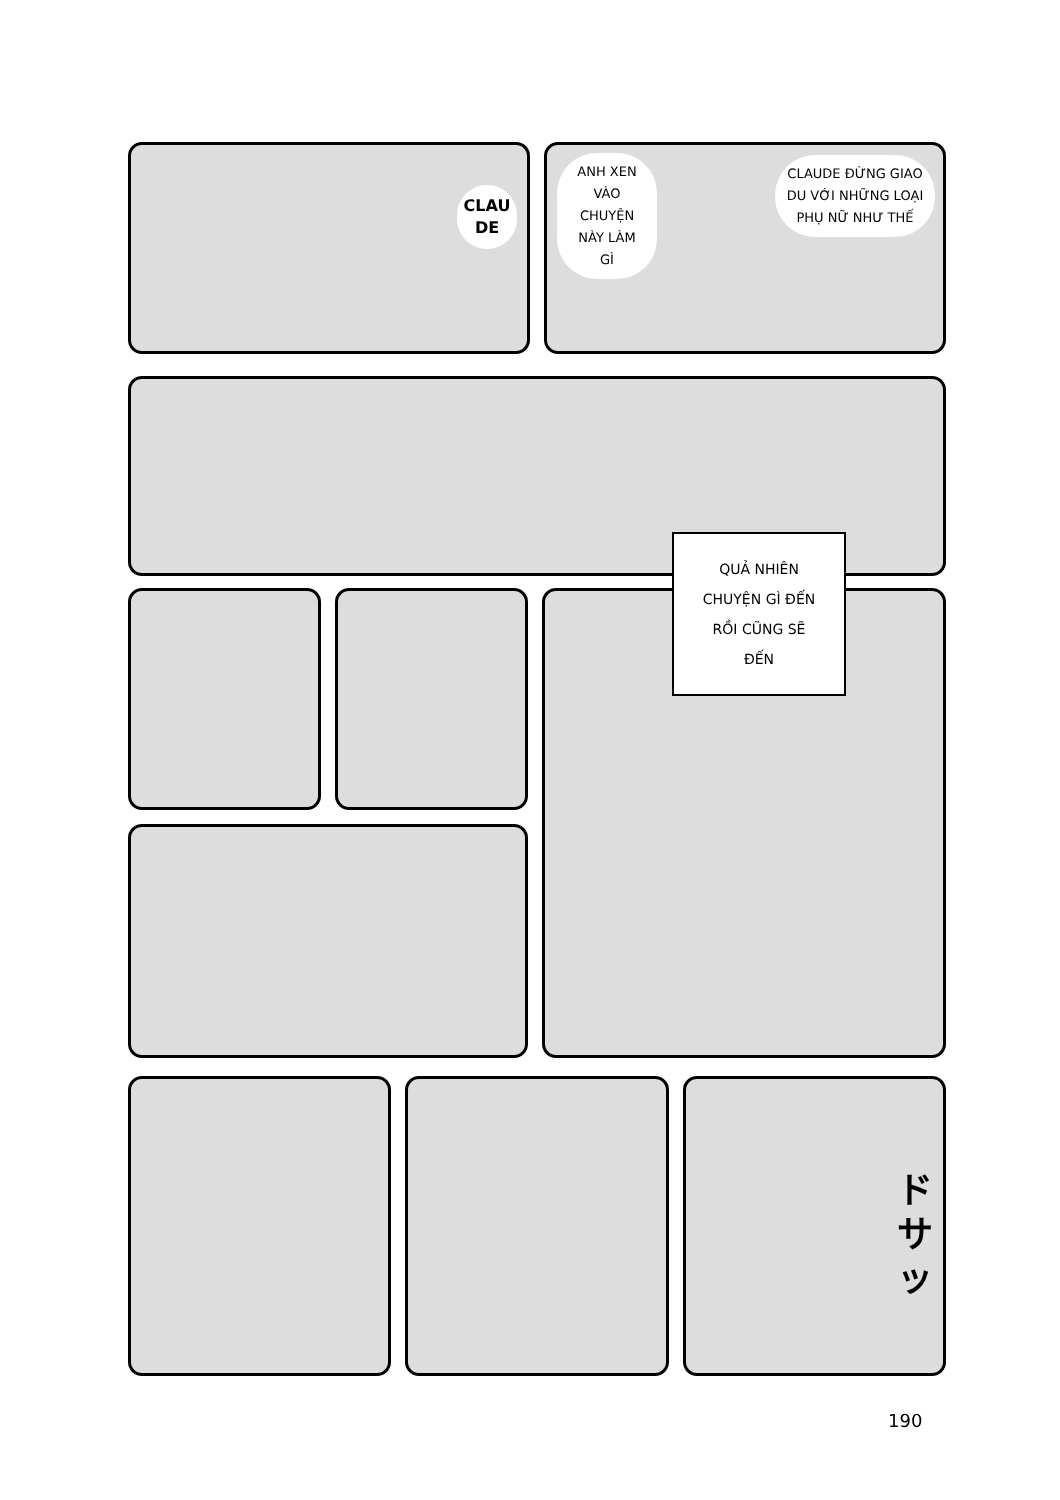CLAU
DE
ANH XEN
VÀO
CHUYỆN
NÀY LÀM
GÌ
CLAUDE ĐỪNG GIAO
DU VỚI NHỮNG LOẠI
PHỤ NỮ NHƯ THẾ
QUẢ NHIÊN
CHUYỆN GÌ ĐẾN
RỒI CŨNG SẼ
ĐẾN
ド
サ
ッ
190